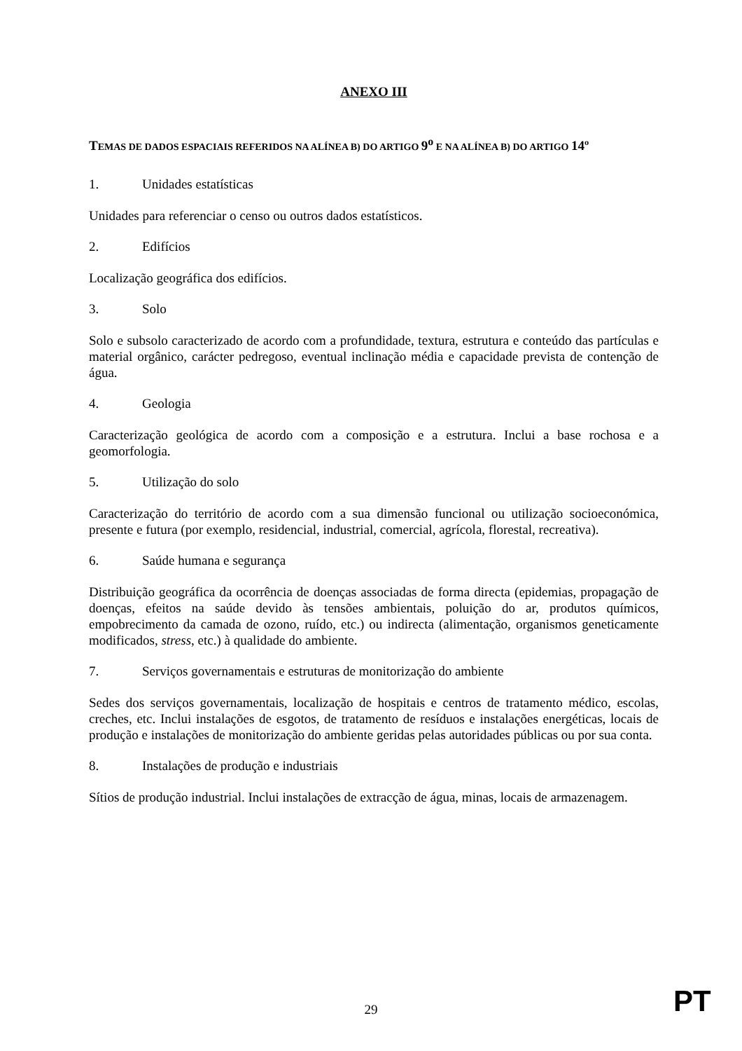ANEXO III
TEMAS DE DADOS ESPACIAIS REFERIDOS NA ALÍNEA B) DO ARTIGO 9<sup>o</sup> E NA ALÍNEA B) DO ARTIGO 14º
1. Unidades estatísticas
Unidades para referenciar o censo ou outros dados estatísticos.
2. Edifícios
Localização geográfica dos edifícios.
3. Solo
Solo e subsolo caracterizado de acordo com a profundidade, textura, estrutura e conteúdo das partículas e material orgânico, carácter pedregoso, eventual inclinação média e capacidade prevista de contenção de água.
4. Geologia
Caracterização geológica de acordo com a composição e a estrutura. Inclui a base rochosa e a geomorfologia.
5. Utilização do solo
Caracterização do território de acordo com a sua dimensão funcional ou utilização socioeconómica, presente e futura (por exemplo, residencial, industrial, comercial, agrícola, florestal, recreativa).
6. Saúde humana e segurança
Distribuição geográfica da ocorrência de doenças associadas de forma directa (epidemias, propagação de doenças, efeitos na saúde devido às tensões ambientais, poluição do ar, produtos químicos, empobrecimento da camada de ozono, ruído, etc.) ou indirecta (alimentação, organismos geneticamente modificados, stress, etc.) à qualidade do ambiente.
7. Serviços governamentais e estruturas de monitorização do ambiente
Sedes dos serviços governamentais, localização de hospitais e centros de tratamento médico, escolas, creches, etc. Inclui instalações de esgotos, de tratamento de resíduos e instalações energéticas, locais de produção e instalações de monitorização do ambiente geridas pelas autoridades públicas ou por sua conta.
8. Instalações de produção e industriais
Sítios de produção industrial. Inclui instalações de extracção de água, minas, locais de armazenagem.
29 PT